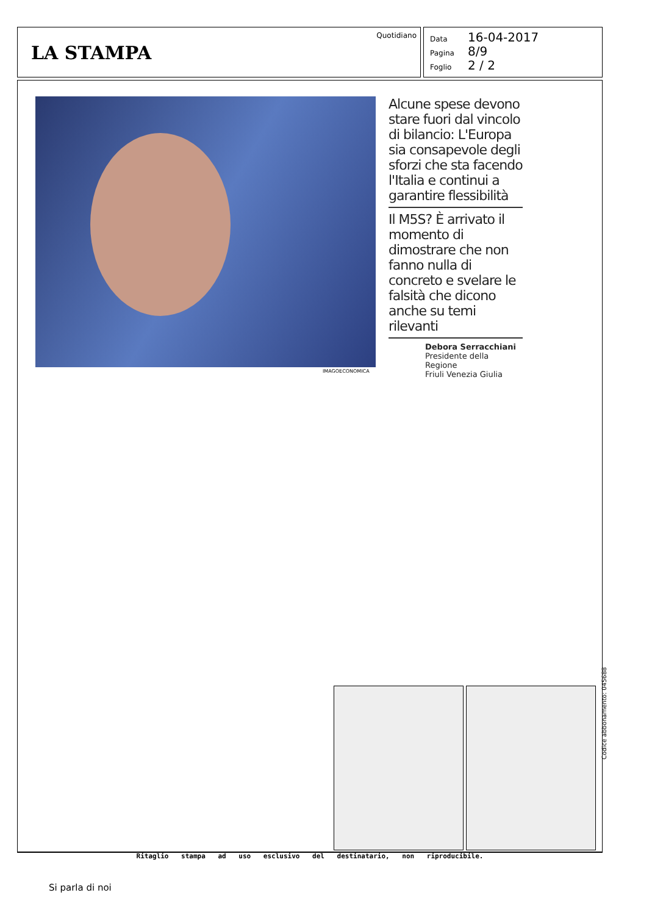LA STAMPA
Quotidiano
Data 16-04-2017
Pagina 8/9
Foglio 2 / 2
IMAGOECONOMICA
Alcune spese devono stare fuori dal vincolo di bilancio: L'Europa sia consapevole degli sforzi che sta facendo l'Italia e continui a garantire flessibilità
Il M5S? È arrivato il momento di dimostrare che non fanno nulla di concreto e svelare le falsità che dicono anche su temi rilevanti
Debora Serracchiani
Presidente della Regione
Friuli Venezia Giulia
Ritaglio stampa ad uso esclusivo del destinatario, non riproducibile.
Codice abbonamento: 045688
Si parla di noi